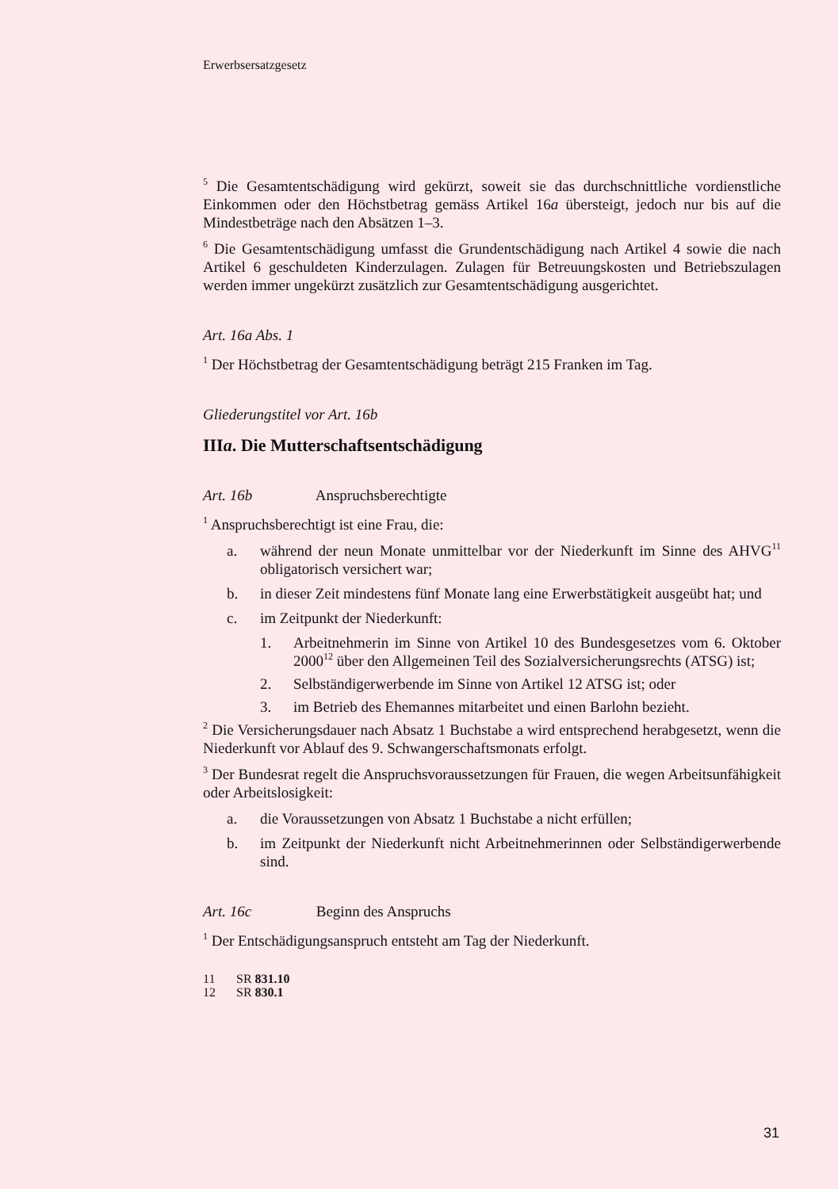Erwerbsersatzgesetz
<sup>5</sup> Die Gesamtentschädigung wird gekürzt, soweit sie das durchschnittliche vordienstliche Einkommen oder den Höchstbetrag gemäss Artikel 16a übersteigt, jedoch nur bis auf die Mindestbeträge nach den Absätzen 1–3.
<sup>6</sup> Die Gesamtentschädigung umfasst die Grundentschädigung nach Artikel 4 sowie die nach Artikel 6 geschuldeten Kinderzulagen. Zulagen für Betreuungskosten und Betriebszulagen werden immer ungekürzt zusätzlich zur Gesamtentschädigung ausgerichtet.
Art. 16a Abs. 1
<sup>1</sup> Der Höchstbetrag der Gesamtentschädigung beträgt 215 Franken im Tag.
Gliederungstitel vor Art. 16b
IIIa. Die Mutterschaftsentschädigung
Art. 16b Anspruchsberechtigte
<sup>1</sup> Anspruchsberechtigt ist eine Frau, die:
a. während der neun Monate unmittelbar vor der Niederkunft im Sinne des AHVG<sup>11</sup> obligatorisch versichert war;
b. in dieser Zeit mindestens fünf Monate lang eine Erwerbstätigkeit ausgeübt hat; und
c. im Zeitpunkt der Niederkunft:
1. Arbeitnehmerin im Sinne von Artikel 10 des Bundesgesetzes vom 6. Oktober 2000<sup>12</sup> über den Allgemeinen Teil des Sozialversicherungsrechts (ATSG) ist;
2. Selbständigerwerbende im Sinne von Artikel 12 ATSG ist; oder
3. im Betrieb des Ehemannes mitarbeitet und einen Barlohn bezieht.
<sup>2</sup> Die Versicherungsdauer nach Absatz 1 Buchstabe a wird entsprechend herabgesetzt, wenn die Niederkunft vor Ablauf des 9. Schwangerschaftsmonats erfolgt.
<sup>3</sup> Der Bundesrat regelt die Anspruchsvoraussetzungen für Frauen, die wegen Arbeitsunfähigkeit oder Arbeitslosigkeit:
a. die Voraussetzungen von Absatz 1 Buchstabe a nicht erfüllen;
b. im Zeitpunkt der Niederkunft nicht Arbeitnehmerinnen oder Selbständigerwerbende sind.
Art. 16c Beginn des Anspruchs
<sup>1</sup> Der Entschädigungsanspruch entsteht am Tag der Niederkunft.
11 SR 831.10
12 SR 830.1
31